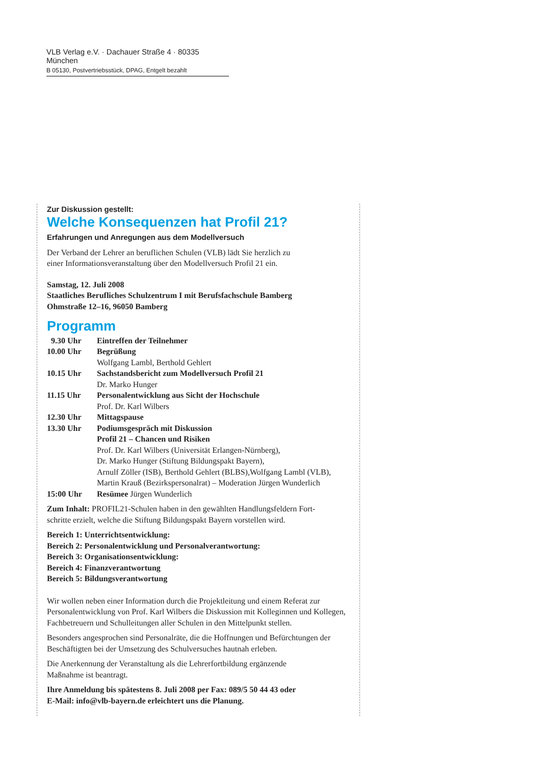VLB Verlag e.V. · Dachauer Straße 4 · 80335 München
B 05130, Postvertriebsstück, DPAG, Entgelt bezahlt
Zur Diskussion gestellt:
Welche Konsequenzen hat Profil 21?
Erfahrungen und Anregungen aus dem Modellversuch
Der Verband der Lehrer an beruflichen Schulen (VLB) lädt Sie herzlich zu
einer Informationsveranstaltung über den Modellversuch Profil 21 ein.
Samstag, 12. Juli 2008
Staatliches Berufliches Schulzentrum I mit Berufsfachschule Bamberg
Ohmstraße 12–16, 96050 Bamberg
Programm
| 9.30 Uhr | Eintreffen der Teilnehmer |
| 10.00 Uhr | Begrüßung Wolfgang Lambl, Berthold Gehlert |
| 10.15 Uhr | Sachstandsbericht zum Modellversuch Profil 21 Dr. Marko Hunger |
| 11.15 Uhr | Personalentwicklung aus Sicht der Hochschule Prof. Dr. Karl Wilbers |
| 12.30 Uhr | Mittagspause |
| 13.30 Uhr | Podiumsgespräch mit Diskussion Profil 21 – Chancen und Risiken Prof. Dr. Karl Wilbers (Universität Erlangen-Nürnberg), Dr. Marko Hunger (Stiftung Bildungspakt Bayern), Arnulf Zöller (ISB), Berthold Gehlert (BLBS),Wolfgang Lambl (VLB), Martin Krauß (Bezirkspersonalrat) – Moderation Jürgen Wunderlich |
| 15:00 Uhr | Resümee Jürgen Wunderlich |
Zum Inhalt: PROFIL21-Schulen haben in den gewählten Handlungsfeldern Fort-
schritte erzielt, welche die Stiftung Bildungspakt Bayern vorstellen wird.
Bereich 1: Unterrichtsentwicklung:
Bereich 2: Personalentwicklung und Personalverantwortung:
Bereich 3: Organisationsentwicklung:
Bereich 4: Finanzverantwortung
Bereich 5: Bildungsverantwortung
Wir wollen neben einer Information durch die Projektleitung und einem Referat zur Personalentwicklung von Prof. Karl Wilbers die Diskussion mit Kolleginnen und Kollegen, Fachbetreuern und Schulleitungen aller Schulen in den Mittelpunkt stellen.
Besonders angesprochen sind Personalräte, die die Hoffnungen und Befürchtungen der Beschäftigten bei der Umsetzung des Schulversuches hautnah erleben.
Die Anerkennung der Veranstaltung als die Lehrerfortbildung ergänzende
Maßnahme ist beantragt.
Ihre Anmeldung bis spätestens 8. Juli 2008 per Fax: 089/5 50 44 43 oder
E-Mail: info@vlb-bayern.de erleichtert uns die Planung.